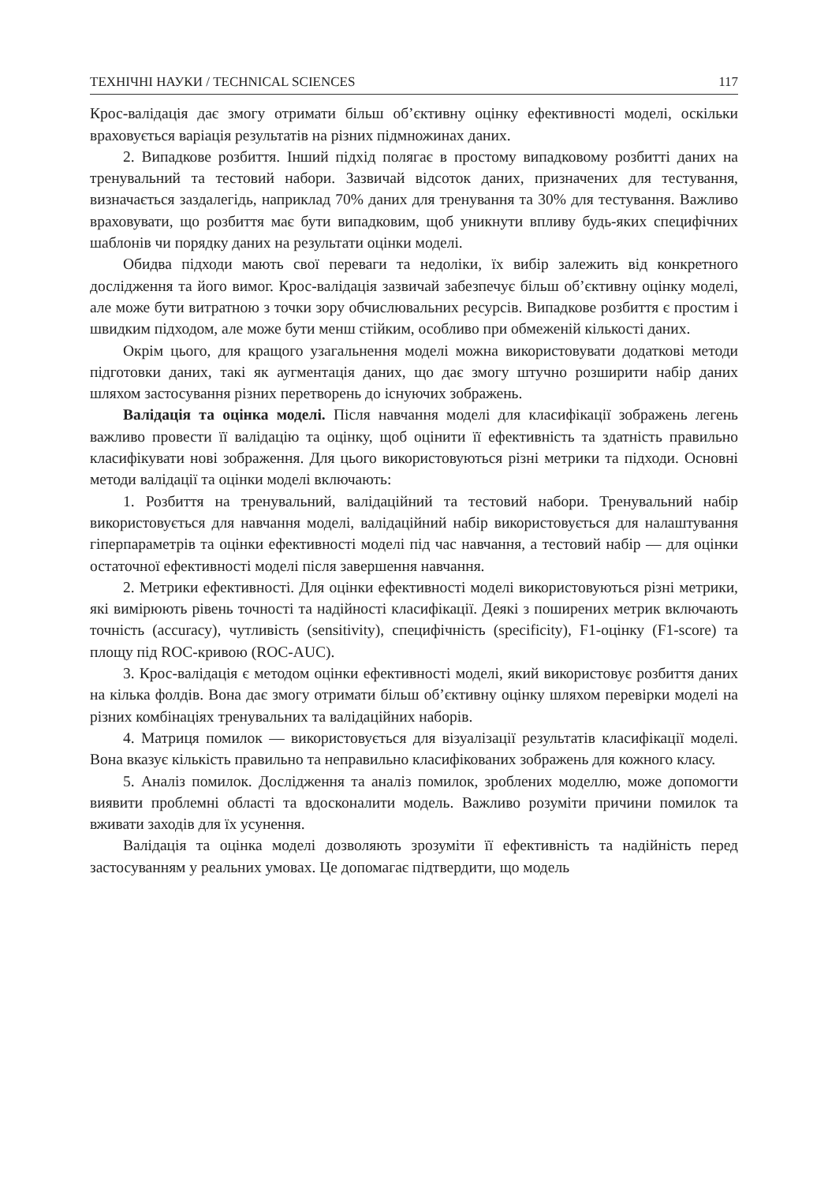ТЕХНІЧНІ НАУКИ / TECHNICAL SCIENCES 117
Крос-валідація дає змогу отримати більш об’єктивну оцінку ефективності моделі, оскільки враховується варіація результатів на різних підмножинах даних.
2. Випадкове розбиття. Інший підхід полягає в простому випадковому розбитті даних на тренувальний та тестовий набори. Зазвичай відсоток даних, призначених для тестування, визначається заздалегідь, наприклад 70% даних для тренування та 30% для тестування. Важливо враховувати, що розбиття має бути випадковим, щоб уникнути впливу будь-яких специфічних шаблонів чи порядку даних на результати оцінки моделі.
Обидва підходи мають свої переваги та недоліки, їх вибір залежить від конкретного дослідження та його вимог. Крос-валідація зазвичай забезпечує більш об’єктивну оцінку моделі, але може бути витратною з точки зору обчислювальних ресурсів. Випадкове розбиття є простим і швидким підходом, але може бути менш стійким, особливо при обмеженій кількості даних.
Окрім цього, для кращого узагальнення моделі можна використовувати додаткові методи підготовки даних, такі як аугментація даних, що дає змогу штучно розширити набір даних шляхом застосування різних перетворень до існуючих зображень.
Валідація та оцінка моделі. Після навчання моделі для класифікації зображень легень важливо провести її валідацію та оцінку, щоб оцінити її ефективність та здатність правильно класифікувати нові зображення. Для цього використовуються різні метрики та підходи. Основні методи валідації та оцінки моделі включають:
1. Розбиття на тренувальний, валідаційний та тестовий набори. Тренувальний набір використовується для навчання моделі, валідаційний набір використовується для налаштування гіперпараметрів та оцінки ефективності моделі під час навчання, а тестовий набір — для оцінки остаточної ефективності моделі після завершення навчання.
2. Метрики ефективності. Для оцінки ефективності моделі використовуються різні метрики, які вимірюють рівень точності та надійності класифікації. Деякі з поширених метрик включають точність (accuracy), чутливість (sensitivity), специфічність (specificity), F1-оцінку (F1-score) та площу під ROC-кривою (ROC-AUC).
3. Крос-валідація є методом оцінки ефективності моделі, який використовує розбиття даних на кілька фолдів. Вона дає змогу отримати більш об’єктивну оцінку шляхом перевірки моделі на різних комбінаціях тренувальних та валідаційних наборів.
4. Матриця помилок — використовується для візуалізації результатів класифікації моделі. Вона вказує кількість правильно та неправильно класифікованих зображень для кожного класу.
5. Аналіз помилок. Дослідження та аналіз помилок, зроблених моделлю, може допомогти виявити проблемні області та вдосконалити модель. Важливо розуміти причини помилок та вживати заходів для їх усунення.
Валідація та оцінка моделі дозволяють зрозуміти її ефективність та надійність перед застосуванням у реальних умовах. Це допомагає підтвердити, що модель